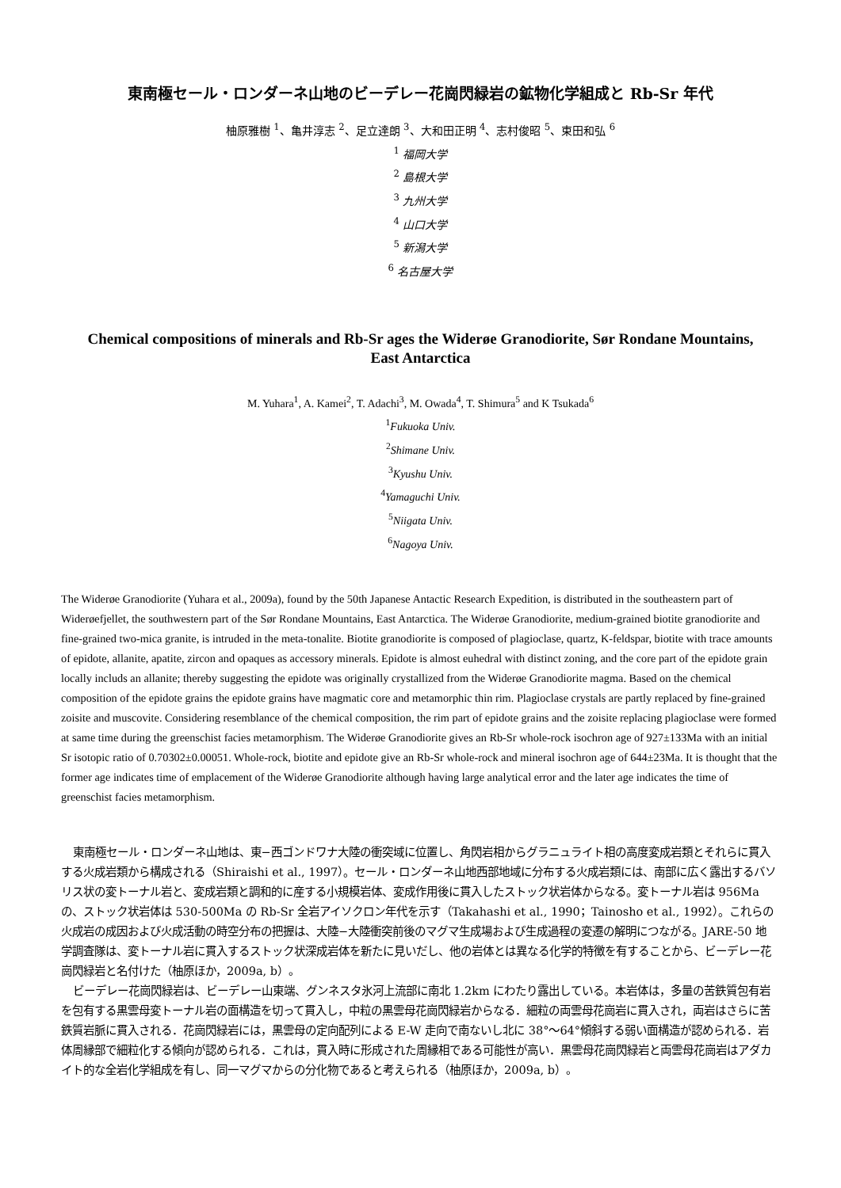東南極セール・ロンダーネ山地のビーデレー花崗閃緑岩の鉱物化学組成と Rb-Sr 年代
柚原雅樹 <sup>1</sup>、亀井淳志 <sup>2</sup>、足立達朗 <sup>3</sup>、大和田正明 <sup>4</sup>、志村俊昭 <sup>5</sup>、束田和弘 <sup>6</sup>
<sup>1</sup> 福岡大学
<sup>2</sup> 島根大学
<sup>3</sup> 九州大学
<sup>4</sup> 山口大学
<sup>5</sup> 新潟大学
<sup>6</sup> 名古屋大学
Chemical compositions of minerals and Rb-Sr ages the Widerøe Granodiorite, Sør Rondane Mountains, East Antarctica
M. Yuhara<sup>1</sup>, A. Kamei<sup>2</sup>, T. Adachi<sup>3</sup>, M. Owada<sup>4</sup>, T. Shimura<sup>5</sup> and K Tsukada<sup>6</sup>
<sup>1</sup> Fukuoka Univ.
<sup>2</sup> Shimane Univ.
<sup>3</sup> Kyushu Univ.
<sup>4</sup> Yamaguchi Univ.
<sup>5</sup> Niigata Univ.
<sup>6</sup> Nagoya Univ.
The Widerøe Granodiorite (Yuhara et al., 2009a), found by the 50th Japanese Antactic Research Expedition, is distributed in the southeastern part of Widerøefjellet, the southwestern part of the Sør Rondane Mountains, East Antarctica. The Widerøe Granodiorite, medium-grained biotite granodiorite and fine-grained two-mica granite, is intruded in the meta-tonalite. Biotite granodiorite is composed of plagioclase, quartz, K-feldspar, biotite with trace amounts of epidote, allanite, apatite, zircon and opaques as accessory minerals. Epidote is almost euhedral with distinct zoning, and the core part of the epidote grain locally includs an allanite; thereby suggesting the epidote was originally crystallized from the Widerøe Granodiorite magma. Based on the chemical composition of the epidote grains the epidote grains have magmatic core and metamorphic thin rim. Plagioclase crystals are partly replaced by fine-grained zoisite and muscovite. Considering resemblance of the chemical composition, the rim part of epidote grains and the zoisite replacing plagioclase were formed at same time during the greenschist facies metamorphism. The Widerøe Granodiorite gives an Rb-Sr whole-rock isochron age of 927±133Ma with an initial Sr isotopic ratio of 0.70302±0.00051. Whole-rock, biotite and epidote give an Rb-Sr whole-rock and mineral isochron age of 644±23Ma. It is thought that the former age indicates time of emplacement of the Widerøe Granodiorite although having large analytical error and the later age indicates the time of greenschist facies metamorphism.
東南極セール・ロンダーネ山地は、東−西ゴンドワナ大陸の衝突域に位置し、角閃岩相からグラニュライト相の高度変成岩類とそれらに貫入する火成岩類から構成される（Shiraishi et al., 1997）。セール・ロンダーネ山地西部地域に分布する火成岩類には、南部に広く露出するバソリス状の変トーナル岩と、変成岩類と調和的に産する小規模岩体、変成作用後に貫入したストック状岩体からなる。変トーナル岩は 956Ma の、ストック状岩体は 530-500Ma の Rb-Sr 全岩アイソクロン年代を示す（Takahashi et al., 1990；Tainosho et al., 1992）。これらの火成岩の成因および火成活動の時空分布の把握は、大陸−大陸衝突前後のマグマ生成場および生成過程の変遷の解明につながる。JARE-50 地学調査隊は、変トーナル岩に貫入するストック状深成岩体を新たに見いだし、他の岩体とは異なる化学的特徴を有することから、ビーデレー花崗閃緑岩と名付けた（柚原ほか，2009a, b）。
ビーデレー花崗閃緑岩は、ビーデレー山東端、グンネスタ氷河上流部に南北 1.2km にわたり露出している。本岩体は，多量の苦鉄質包有岩を包有する黒雲母変トーナル岩の面構造を切って貫入し，中粒の黒雲母花崗閃緑岩からなる．細粒の両雲母花崗岩に貫入され，両岩はさらに苦鉄質岩脈に貫入される．花崗閃緑岩には，黒雲母の定向配列による E-W 走向で南ないし北に 38°〜64°傾斜する弱い面構造が認められる．岩体周縁部で細粒化する傾向が認められる．これは，貫入時に形成された周縁相である可能性が高い．黒雲母花崗閃緑岩と両雲母花崗岩はアダカイト的な全岩化学組成を有し、同一マグマからの分化物であると考えられる（柚原ほか，2009a, b）。